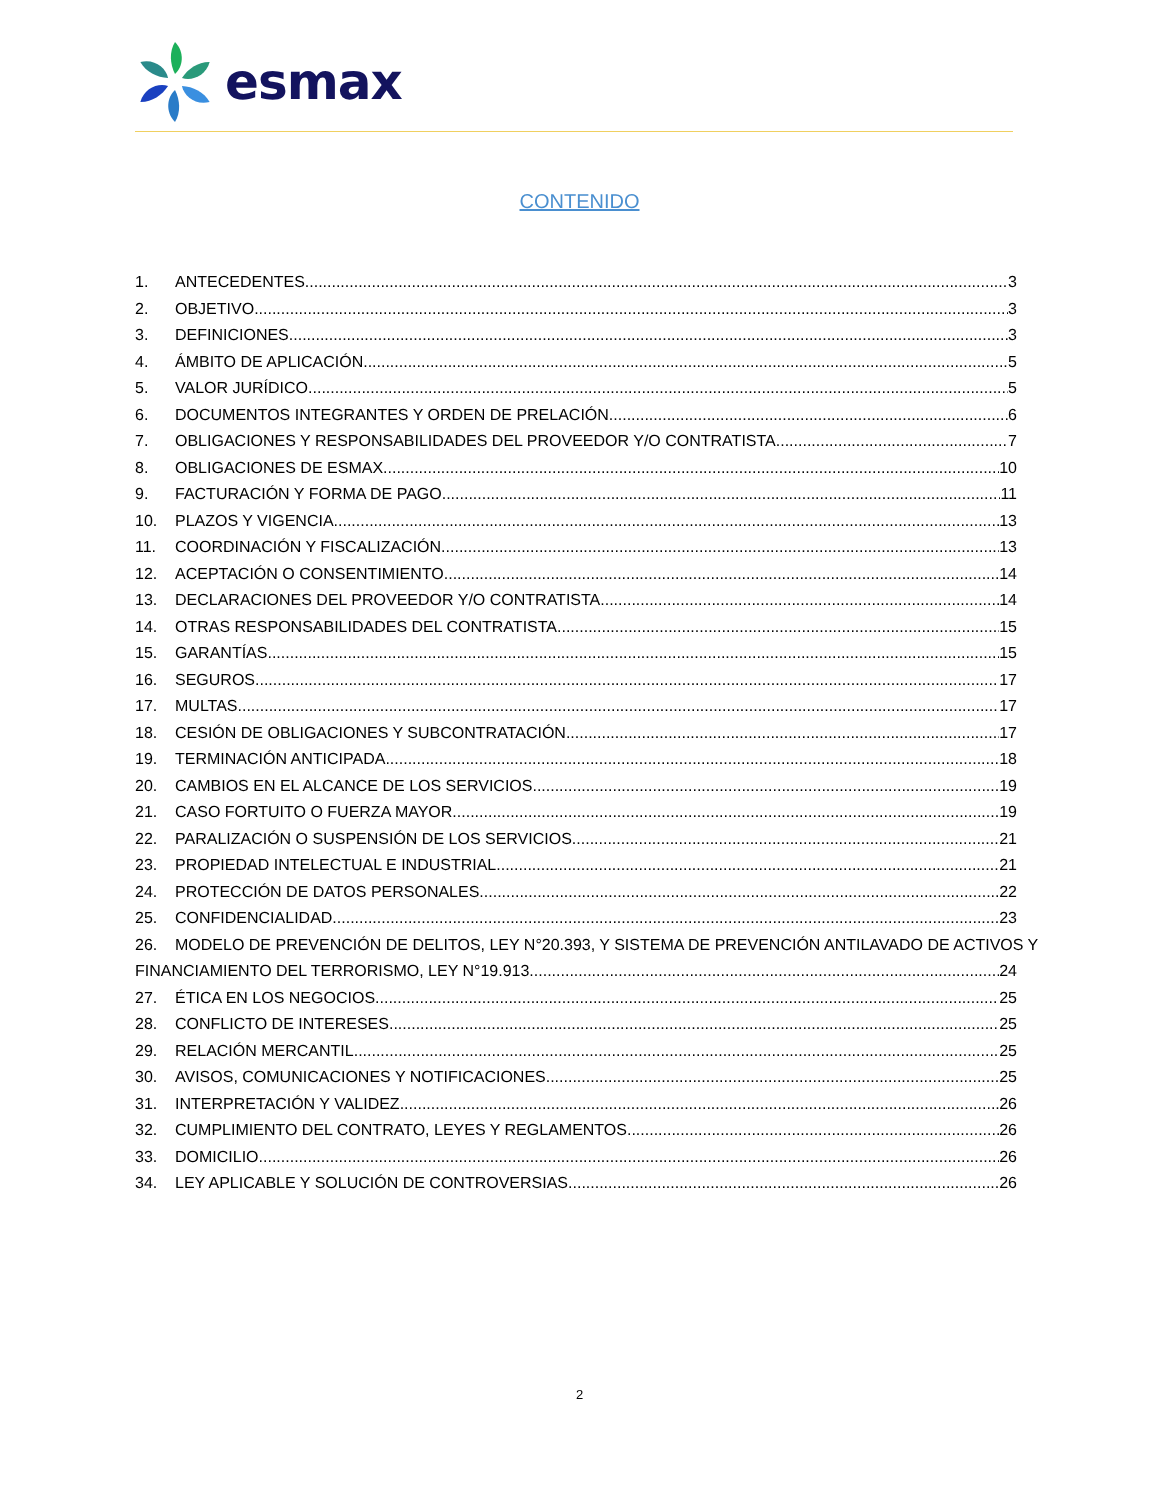esmax
CONTENIDO
1. ANTECEDENTES. 3
2. OBJETIVO. 3
3. DEFINICIONES. 3
4. ÁMBITO DE APLICACIÓN. 5
5. VALOR JURÍDICO. 5
6. DOCUMENTOS INTEGRANTES Y ORDEN DE PRELACIÓN. 6
7. OBLIGACIONES Y RESPONSABILIDADES DEL PROVEEDOR Y/O CONTRATISTA. 7
8. OBLIGACIONES DE ESMAX. 10
9. FACTURACIÓN Y FORMA DE PAGO. 11
10. PLAZOS Y VIGENCIA. 13
11. COORDINACIÓN Y FISCALIZACIÓN. 13
12. ACEPTACIÓN O CONSENTIMIENTO. 14
13. DECLARACIONES DEL PROVEEDOR Y/O CONTRATISTA. 14
14. OTRAS RESPONSABILIDADES DEL CONTRATISTA. 15
15. GARANTÍAS. 15
16. SEGUROS. 17
17. MULTAS. 17
18. CESIÓN DE OBLIGACIONES Y SUBCONTRATACIÓN. 17
19. TERMINACIÓN ANTICIPADA. 18
20. CAMBIOS EN EL ALCANCE DE LOS SERVICIOS. 19
21. CASO FORTUITO O FUERZA MAYOR. 19
22. PARALIZACIÓN O SUSPENSIÓN DE LOS SERVICIOS. 21
23. PROPIEDAD INTELECTUAL E INDUSTRIAL. 21
24. PROTECCIÓN DE DATOS PERSONALES. 22
25. CONFIDENCIALIDAD. 23
26. MODELO DE PREVENCIÓN DE DELITOS, LEY N°20.393, Y SISTEMA DE PREVENCIÓN ANTILAVADO DE ACTIVOS Y
FINANCIAMIENTO DEL TERRORISMO, LEY N°19.913. 24
27. ÉTICA EN LOS NEGOCIOS. 25
28. CONFLICTO DE INTERESES. 25
29. RELACIÓN MERCANTIL. 25
30. AVISOS, COMUNICACIONES Y NOTIFICACIONES. 25
31. INTERPRETACIÓN Y VALIDEZ. 26
32. CUMPLIMIENTO DEL CONTRATO, LEYES Y REGLAMENTOS. 26
33. DOMICILIO. 26
34. LEY APLICABLE Y SOLUCIÓN DE CONTROVERSIAS. 26
2